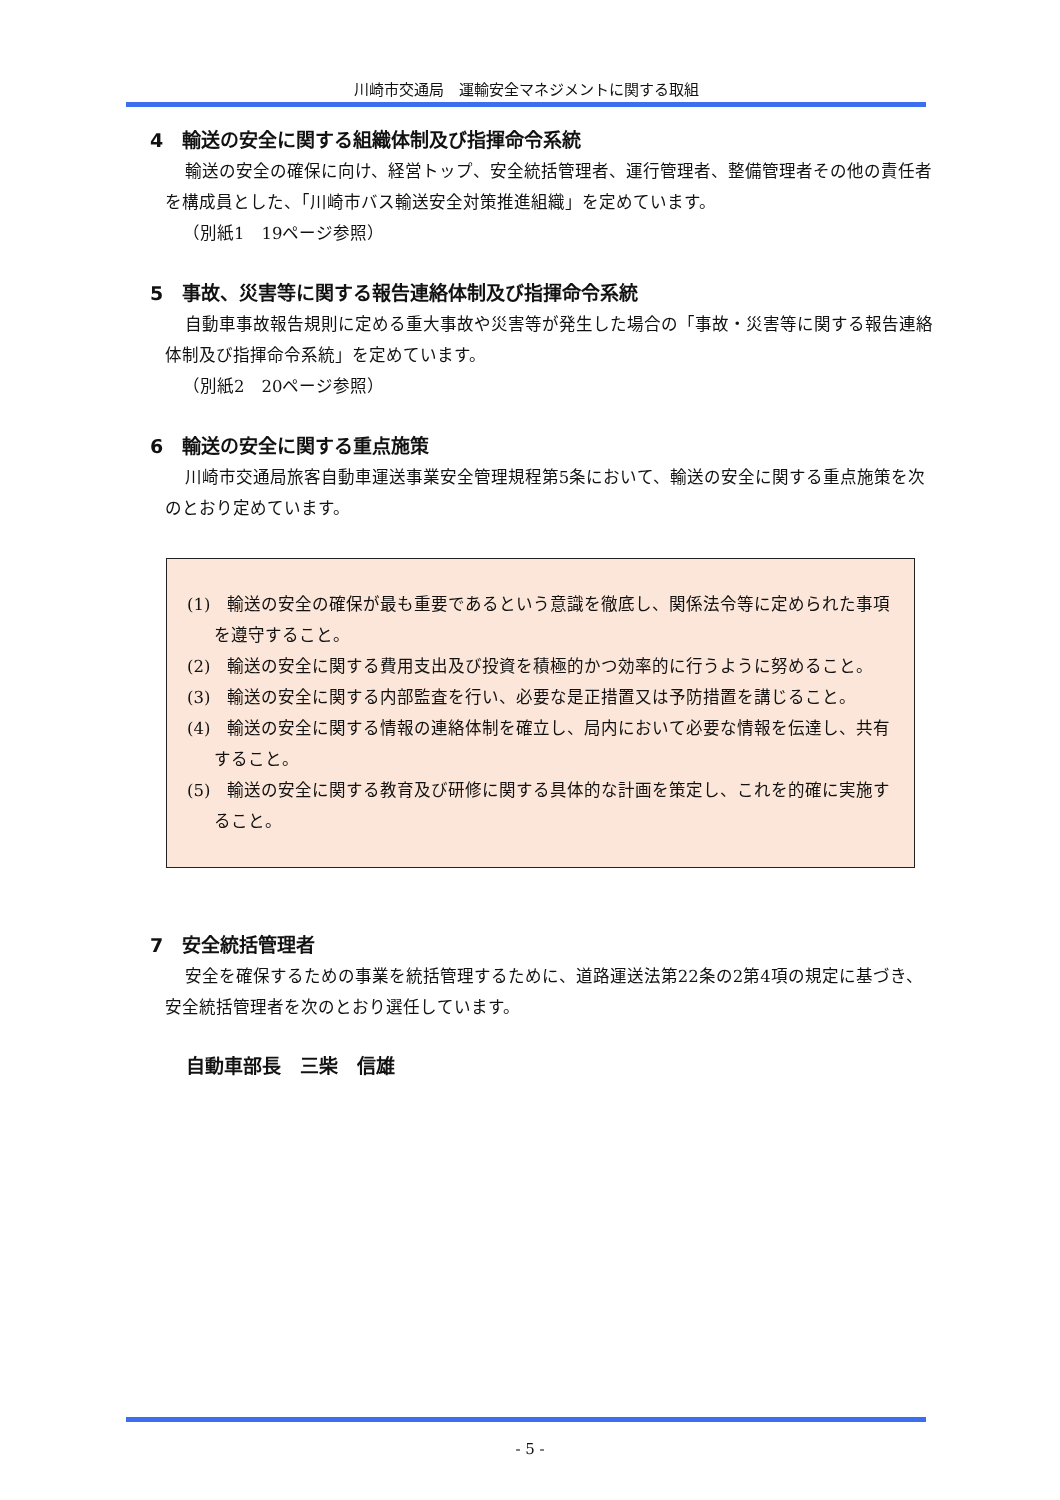川崎市交通局　運輸安全マネジメントに関する取組
4　輸送の安全に関する組織体制及び指揮命令系統
輸送の安全の確保に向け、経営トップ、安全統括管理者、運行管理者、整備管理者その他の責任者を構成員とした、「川崎市バス輸送安全対策推進組織」を定めています。
（別紙1　19ページ参照）
5　事故、災害等に関する報告連絡体制及び指揮命令系統
自動車事故報告規則に定める重大事故や災害等が発生した場合の「事故・災害等に関する報告連絡体制及び指揮命令系統」を定めています。
（別紙2　20ページ参照）
6　輸送の安全に関する重点施策
川崎市交通局旅客自動車運送事業安全管理規程第5条において、輸送の安全に関する重点施策を次のとおり定めています。
(1)　輸送の安全の確保が最も重要であるという意識を徹底し、関係法令等に定められた事項を遵守すること。
(2)　輸送の安全に関する費用支出及び投資を積極的かつ効率的に行うように努めること。
(3)　輸送の安全に関する内部監査を行い、必要な是正措置又は予防措置を講じること。
(4)　輸送の安全に関する情報の連絡体制を確立し、局内において必要な情報を伝達し、共有すること。
(5)　輸送の安全に関する教育及び研修に関する具体的な計画を策定し、これを的確に実施すること。
7　安全統括管理者
安全を確保するための事業を統括管理するために、道路運送法第22条の2第4項の規定に基づき、安全統括管理者を次のとおり選任しています。
自動車部長　三柴　信雄
- 5 -